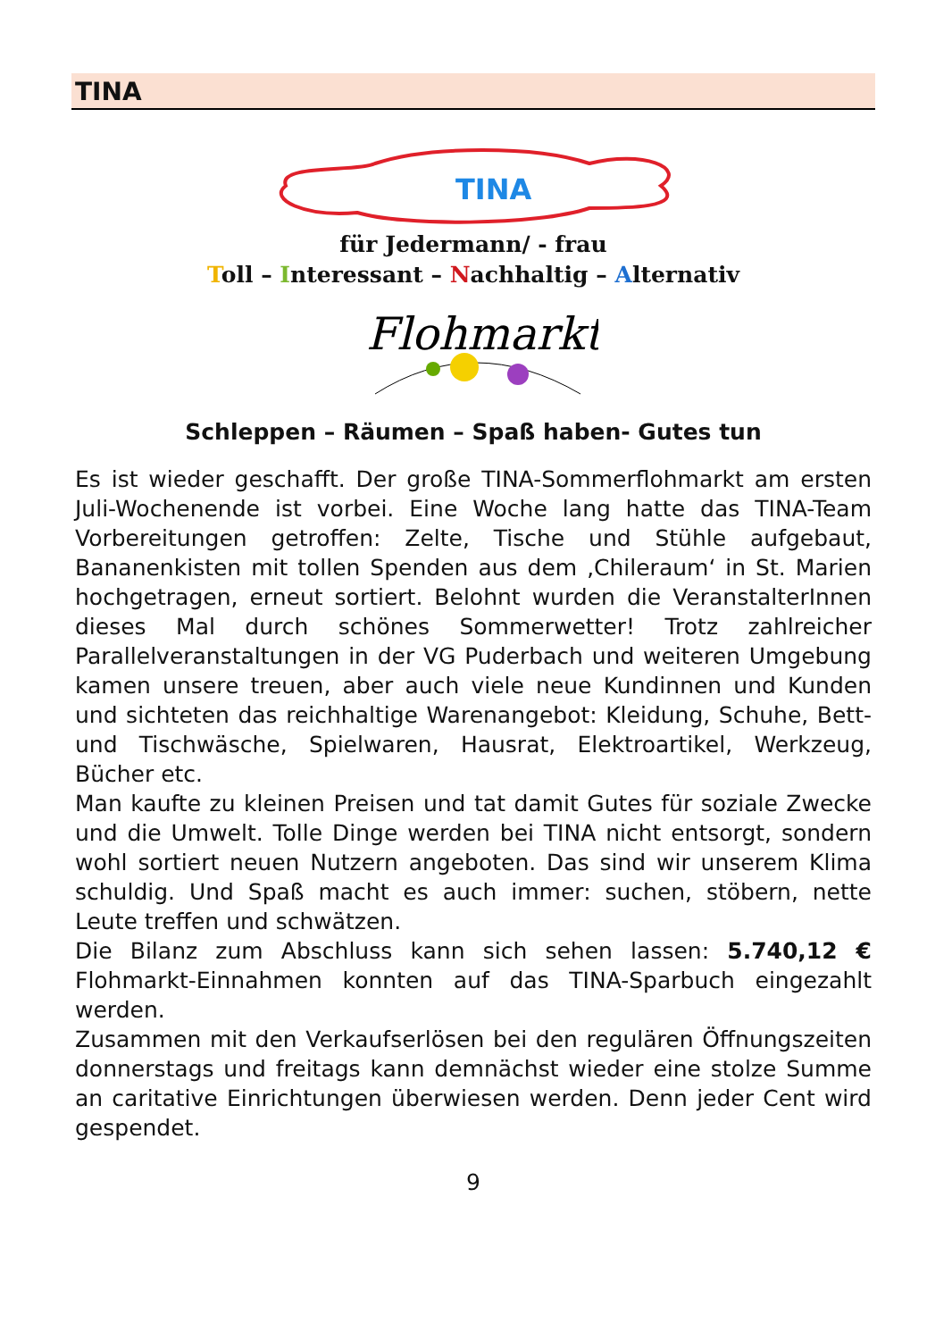TINA
TINA
für Jedermann/ - frau
Toll – Interessant – Nachhaltig – Alternativ
Flohmarkt
Schleppen – Räumen – Spaß haben- Gutes tun
Es ist wieder geschafft. Der große TINA-Sommerflohmarkt am ersten Juli-Wochenende ist vorbei. Eine Woche lang hatte das TINA-Team Vorbereitungen getroffen: Zelte, Tische und Stühle aufgebaut, Bananenkisten mit tollen Spenden aus dem ‚Chileraum‘ in St. Marien hochgetragen, erneut sortiert. Belohnt wurden die VeranstalterInnen dieses Mal durch schönes Sommerwetter! Trotz zahlreicher Parallelveranstaltungen in der VG Puderbach und weiteren Umgebung kamen unsere treuen, aber auch viele neue Kundinnen und Kunden und sichteten das reichhaltige Warenangebot: Kleidung, Schuhe, Bett- und Tischwäsche, Spielwaren, Hausrat, Elektroartikel, Werkzeug, Bücher etc.
Man kaufte zu kleinen Preisen und tat damit Gutes für soziale Zwecke und die Umwelt. Tolle Dinge werden bei TINA nicht entsorgt, sondern wohl sortiert neuen Nutzern angeboten. Das sind wir unserem Klima schuldig. Und Spaß macht es auch immer: suchen, stöbern, nette Leute treffen und schwätzen.
Die Bilanz zum Abschluss kann sich sehen lassen: 5.740,12 € Flohmarkt-Einnahmen konnten auf das TINA-Sparbuch eingezahlt werden.
Zusammen mit den Verkaufserlösen bei den regulären Öffnungszeiten donnerstags und freitags kann demnächst wieder eine stolze Summe an caritative Einrichtungen überwiesen werden. Denn jeder Cent wird gespendet.
9